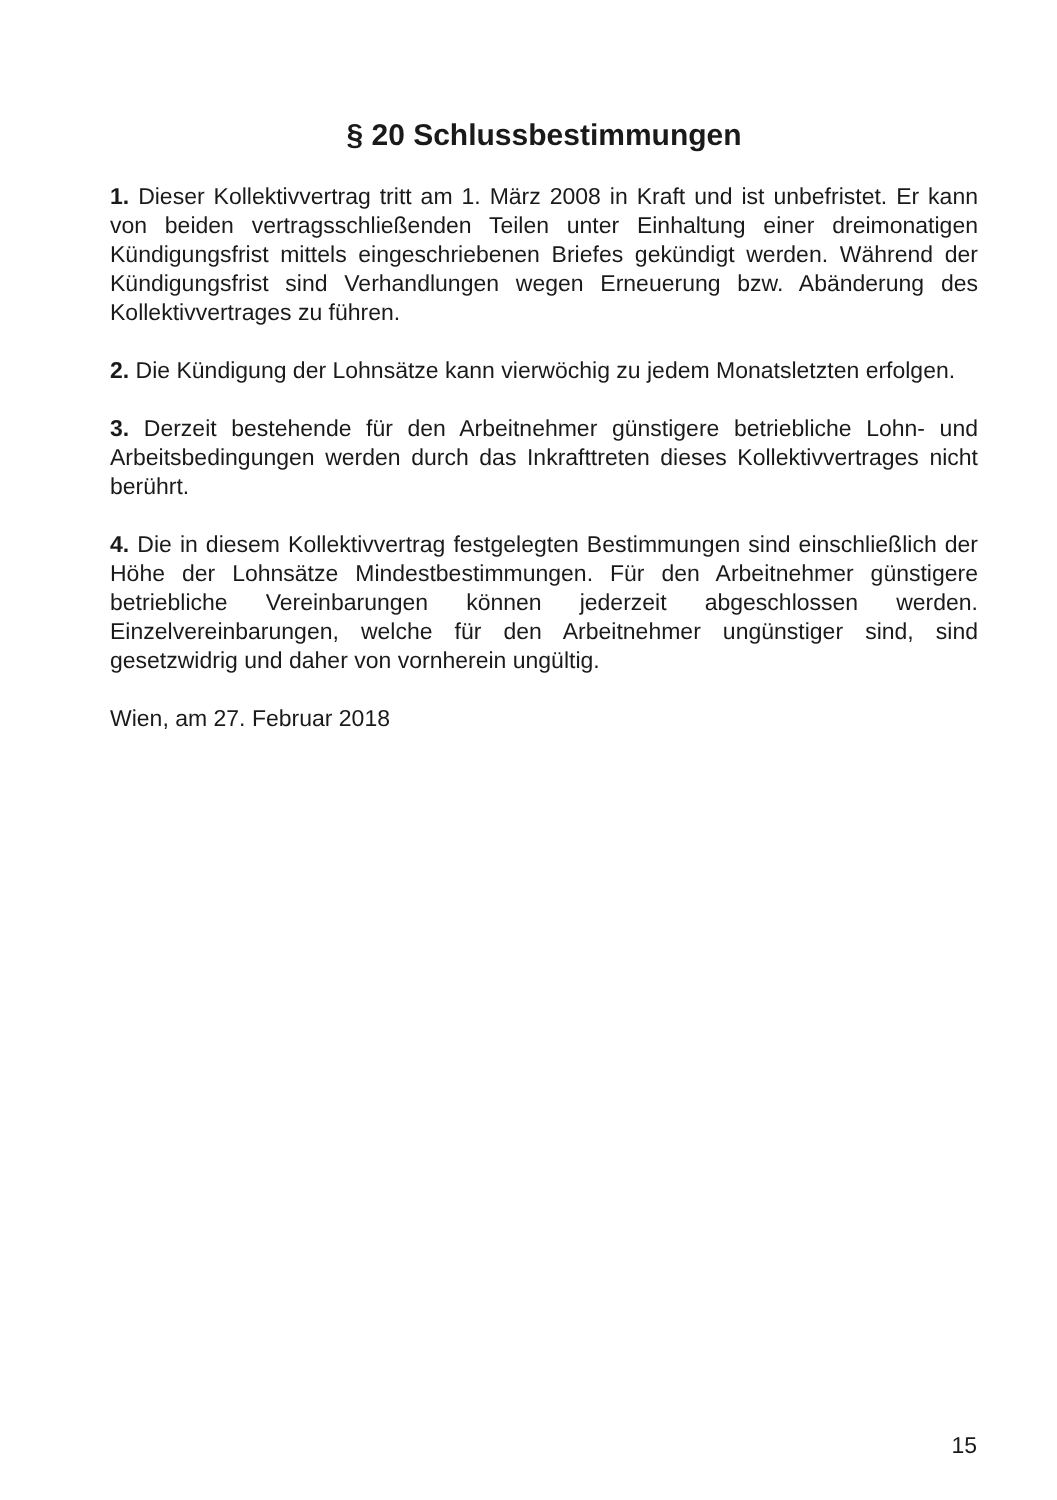§ 20 Schlussbestimmungen
1. Dieser Kollektivvertrag tritt am 1. März 2008 in Kraft und ist unbefristet. Er kann von beiden vertragsschließenden Teilen unter Einhaltung einer dreimonatigen Kündigungsfrist mittels eingeschriebenen Briefes gekündigt werden. Während der Kündigungsfrist sind Verhandlungen wegen Erneuerung bzw. Abänderung des Kollektivvertrages zu führen.
2. Die Kündigung der Lohnsätze kann vierwöchig zu jedem Monatsletzten erfolgen.
3. Derzeit bestehende für den Arbeitnehmer günstigere betriebliche Lohn- und Arbeitsbedingungen werden durch das Inkrafttreten dieses Kollektivvertrages nicht berührt.
4. Die in diesem Kollektivvertrag festgelegten Bestimmungen sind einschließlich der Höhe der Lohnsätze Mindestbestimmungen. Für den Arbeitnehmer günstigere betriebliche Vereinbarungen können jederzeit abgeschlossen werden. Einzelvereinbarungen, welche für den Arbeitnehmer ungünstiger sind, sind gesetzwidrig und daher von vornherein ungültig.
Wien, am 27. Februar 2018
15